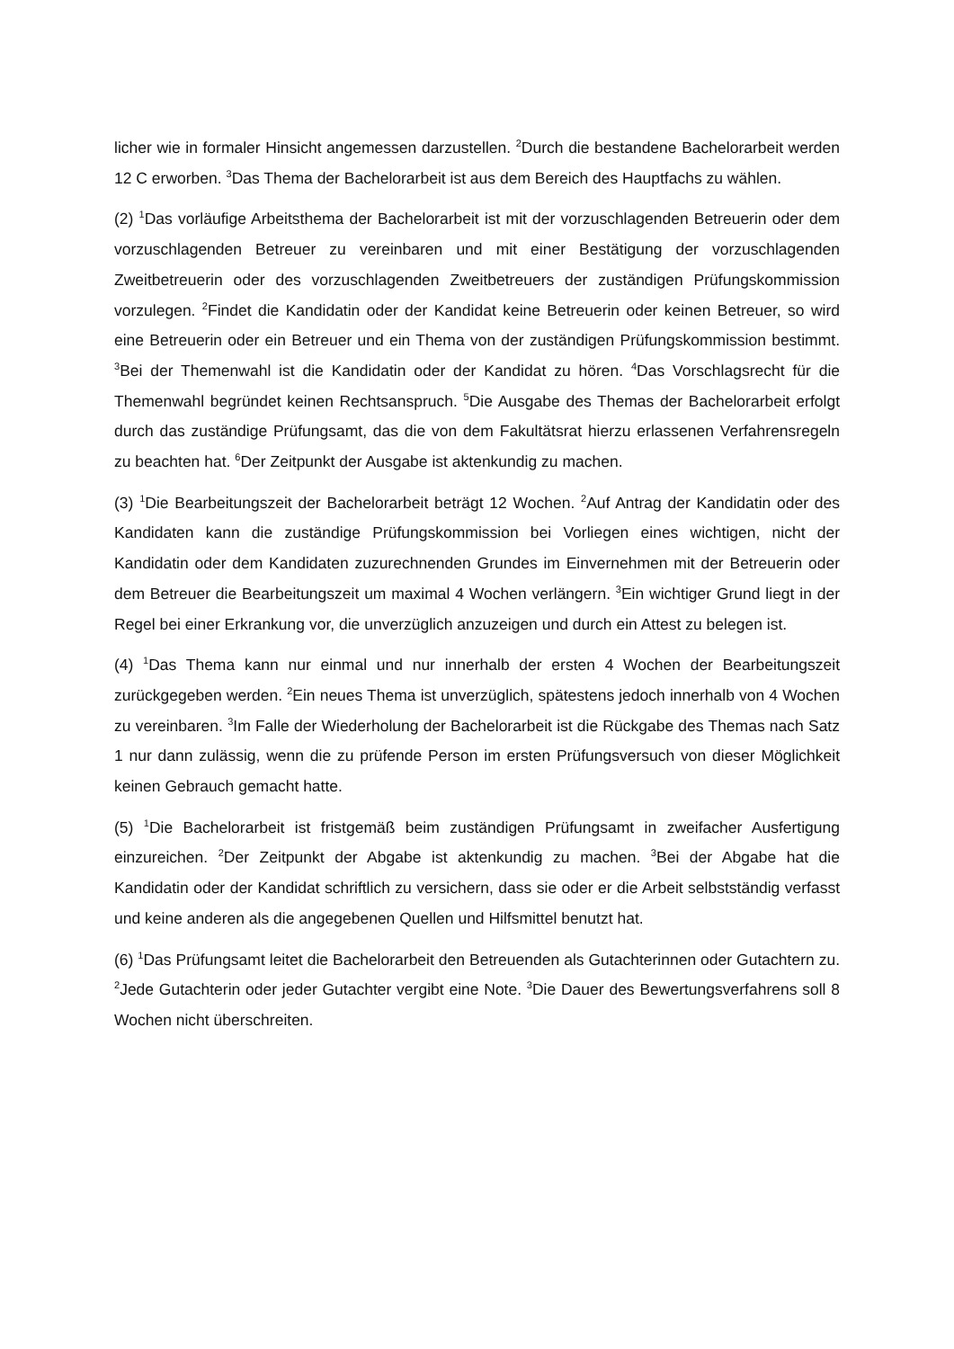licher wie in formaler Hinsicht angemessen darzustellen. <sup>2</sup>Durch die bestandene Bachelorarbeit werden 12 C erworben. <sup>3</sup>Das Thema der Bachelorarbeit ist aus dem Bereich des Hauptfachs zu wählen.
(2) <sup>1</sup>Das vorläufige Arbeitsthema der Bachelorarbeit ist mit der vorzuschlagenden Betreuerin oder dem vorzuschlagenden Betreuer zu vereinbaren und mit einer Bestätigung der vorzuschlagenden Zweitbetreuerin oder des vorzuschlagenden Zweitbetreuers der zuständigen Prüfungskommission vorzulegen. <sup>2</sup>Findet die Kandidatin oder der Kandidat keine Betreuerin oder keinen Betreuer, so wird eine Betreuerin oder ein Betreuer und ein Thema von der zuständigen Prüfungskommission bestimmt. <sup>3</sup>Bei der Themenwahl ist die Kandidatin oder der Kandidat zu hören. <sup>4</sup>Das Vorschlagsrecht für die Themenwahl begründet keinen Rechtsanspruch. <sup>5</sup>Die Ausgabe des Themas der Bachelorarbeit erfolgt durch das zuständige Prüfungsamt, das die von dem Fakultätsrat hierzu erlassenen Verfahrensregeln zu beachten hat. <sup>6</sup>Der Zeitpunkt der Ausgabe ist aktenkundig zu machen.
(3) <sup>1</sup>Die Bearbeitungszeit der Bachelorarbeit beträgt 12 Wochen. <sup>2</sup>Auf Antrag der Kandidatin oder des Kandidaten kann die zuständige Prüfungskommission bei Vorliegen eines wichtigen, nicht der Kandidatin oder dem Kandidaten zuzurechnenden Grundes im Einvernehmen mit der Betreuerin oder dem Betreuer die Bearbeitungszeit um maximal 4 Wochen verlängern. <sup>3</sup>Ein wichtiger Grund liegt in der Regel bei einer Erkrankung vor, die unverzüglich anzuzeigen und durch ein Attest zu belegen ist.
(4) <sup>1</sup>Das Thema kann nur einmal und nur innerhalb der ersten 4 Wochen der Bearbeitungszeit zurückgegeben werden. <sup>2</sup>Ein neues Thema ist unverzüglich, spätestens jedoch innerhalb von 4 Wochen zu vereinbaren. <sup>3</sup>Im Falle der Wiederholung der Bachelorarbeit ist die Rückgabe des Themas nach Satz 1 nur dann zulässig, wenn die zu prüfende Person im ersten Prüfungsversuch von dieser Möglichkeit keinen Gebrauch gemacht hatte.
(5) <sup>1</sup>Die Bachelorarbeit ist fristgemäß beim zuständigen Prüfungsamt in zweifacher Ausfertigung einzureichen. <sup>2</sup>Der Zeitpunkt der Abgabe ist aktenkundig zu machen. <sup>3</sup>Bei der Abgabe hat die Kandidatin oder der Kandidat schriftlich zu versichern, dass sie oder er die Arbeit selbstständig verfasst und keine anderen als die angegebenen Quellen und Hilfsmittel benutzt hat.
(6) <sup>1</sup>Das Prüfungsamt leitet die Bachelorarbeit den Betreuenden als Gutachterinnen oder Gutachtern zu. <sup>2</sup>Jede Gutachterin oder jeder Gutachter vergibt eine Note. <sup>3</sup>Die Dauer des Bewertungsverfahrens soll 8 Wochen nicht überschreiten.